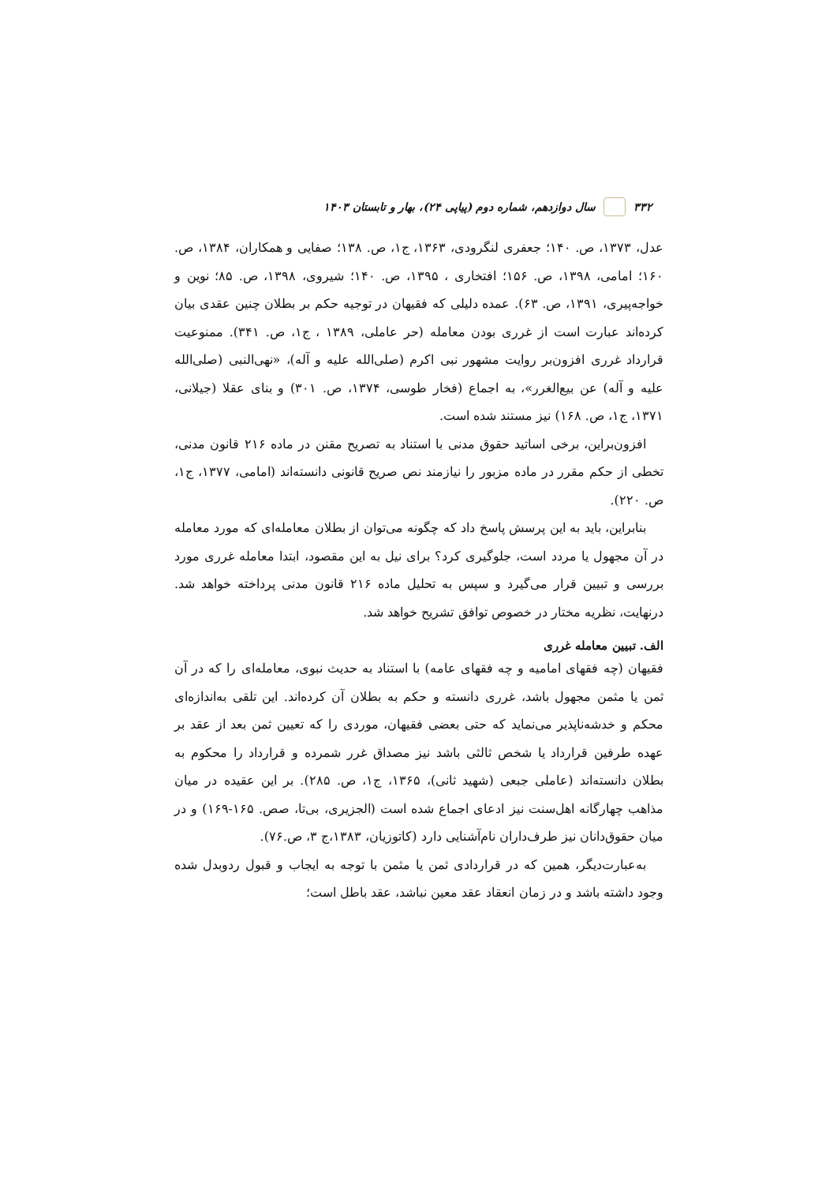۳۳۲ سال دوازدهم، شماره دوم (پیاپی ۲۴)، بهار و تابستان ۱۴۰۳
عدل، ۱۳۷۳، ص. ۱۴۰؛ جعفری لنگرودی، ۱۳۶۳، ج۱، ص. ۱۳۸؛ صفایی و همکاران، ۱۳۸۴، ص. ۱۶۰؛ امامی، ۱۳۹۸، ص. ۱۵۶؛ افتخاری ، ۱۳۹۵، ص. ۱۴۰؛ شیروی، ۱۳۹۸، ص. ۸۵؛ نوین و خواجه‌پیری، ۱۳۹۱، ص. ۶۳). عمده دلیلی که فقیهان در توجیه حکم بر بطلان چنین عقدی بیان کرده‌اند عبارت است از غرری بودن معامله (حر عاملی، ۱۳۸۹ ، ج۱، ص. ۳۴۱). ممنوعیت قرارداد غرری افزون‌بر روایت مشهور نبی اکرم (صلی‌الله علیه و آله)، «نهی‌النبی (صلی‌الله علیه و آله) عن بیع‌الغرر»، به اجماع (فخار طوسی، ۱۳۷۴، ص. ۳۰۱) و بنای عقلا (جیلانی، ۱۳۷۱، ج۱، ص. ۱۶۸) نیز مستند شده است.
افزون‌براین، برخی اساتید حقوق مدنی با استناد به تصریح مقنن در ماده ۲۱۶ قانون مدنی، تخطی از حکم مقرر در ماده مزبور را نیازمند نص صریح قانونی دانسته‌اند (امامی، ۱۳۷۷، ج۱، ص. ۲۲۰).
بنابراین، باید به این پرسش پاسخ داد که چگونه می‌توان از بطلان معامله‌ای که مورد معامله در آن مجهول یا مردد است، جلوگیری کرد؟ برای نیل به این مقصود، ابتدا معامله غرری مورد بررسی و تبیین قرار می‌گیرد و سپس به تحلیل ماده ۲۱۶ قانون مدنی پرداخته خواهد شد. درنهایت، نظریه مختار در خصوص توافق تشریح خواهد شد.
الف. تبیین معامله غرری
فقیهان (چه فقهای امامیه و چه فقهای عامه) با استناد به حدیث نبوی، معامله‌ای را که در آن ثمن یا مثمن مجهول باشد، غرری دانسته و حکم به بطلان آن کرده‌اند. این تلقی به‌اندازه‌ای محکم و خدشه‌ناپذیر می‌نماید که حتی بعضی فقیهان، موردی را که تعیین ثمن بعد از عقد بر عهده طرفین قرارداد یا شخص ثالثی باشد نیز مصداق غرر شمرده و قرارداد را محکوم به بطلان دانسته‌اند (عاملی جبعی (شهید ثانی)، ۱۳۶۵، ج۱، ص. ۲۸۵). بر این عقیده در میان مذاهب چهارگانه اهل‌سنت نیز ادعای اجماع شده است (الجزیری، بی‌تا، صص. ۱۶۵-۱۶۹) و در میان حقوق‌دانان نیز طرف‌داران نام‌آشنایی دارد (کاتوزیان، ۱۳۸۳،ج ۳، ص.۷۶).
به‌عبارت‌دیگر، همین که در قراردادی ثمن یا مثمن با توجه به ایجاب و قبول ردوبدل شده وجود داشته باشد و در زمان انعقاد عقد معین نباشد، عقد باطل است؛